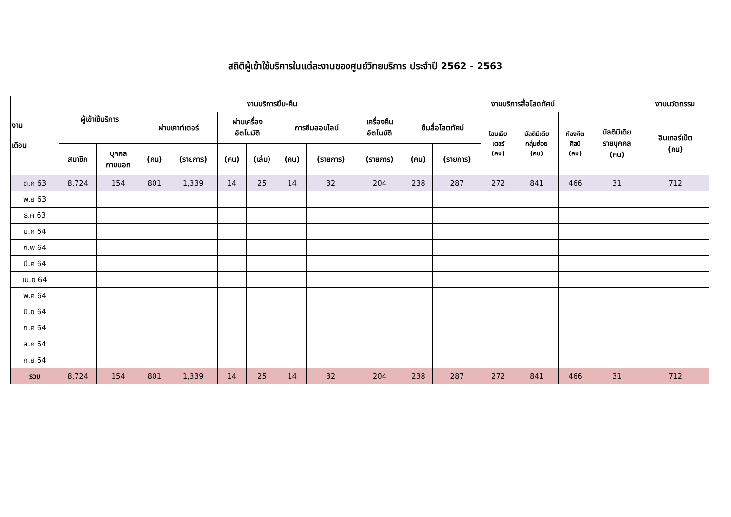สถิติผู้เข้าใช้บริการในแต่ละงานของศูนย์วิทยบริการ ประจำปี 2562 - 2563
| งาน เดือน | ผู้เข้าใช้บริการ | | งานบริการยืม-คืน | | | | | | | งานบริการสื่อโสตทัศน์ | | | | | | งานนวัตกรรม |
| --- | --- | --- | --- | --- | --- | --- | --- | --- | --- | --- | --- | --- | --- | --- | --- | --- |
| | | | ผ่านเคาท์เตอร์ | | ผ่านเครื่อง อัตโนมัติ | | การยืมออนไลน์ | | เครื่องคืน อัตโนมัติ | ยืมสื่อโสตทัศน์ | | โฮมเธีย เตอร์ (คน) | มัลติมีเดีย กลุ่มย่อย (คน) | ห้องคีต ศิลป์ (คน) | มัลติมีเดีย รายบุคคล (คน) | อินเทอร์เน็ต (คน) |
| | สมาชิก | บุคคล ภายนอก | (คน) | (รายการ) | (คน) | (เล่ม) | (คน) | (รายการ) | (รายการ) | (คน) | (รายการ) | | | | | |
| ต.ค 63 | 8,724 | 154 | 801 | 1,339 | 14 | 25 | 14 | 32 | 204 | 238 | 287 | 272 | 841 | 466 | 31 | 712 |
| พ.ย 63 | | | | | | | | | | | | | | | | |
| ธ.ค 63 | | | | | | | | | | | | | | | | |
| ม.ค 64 | | | | | | | | | | | | | | | | |
| ก.พ 64 | | | | | | | | | | | | | | | | |
| มี.ค 64 | | | | | | | | | | | | | | | | |
| เม.ย 64 | | | | | | | | | | | | | | | | |
| พ.ค 64 | | | | | | | | | | | | | | | | |
| มิ.ย 64 | | | | | | | | | | | | | | | | |
| ก.ค 64 | | | | | | | | | | | | | | | | |
| ส.ค 64 | | | | | | | | | | | | | | | | |
| ก.ย 64 | | | | | | | | | | | | | | | | |
| รวม | 8,724 | 154 | 801 | 1,339 | 14 | 25 | 14 | 32 | 204 | 238 | 287 | 272 | 841 | 466 | 31 | 712 |